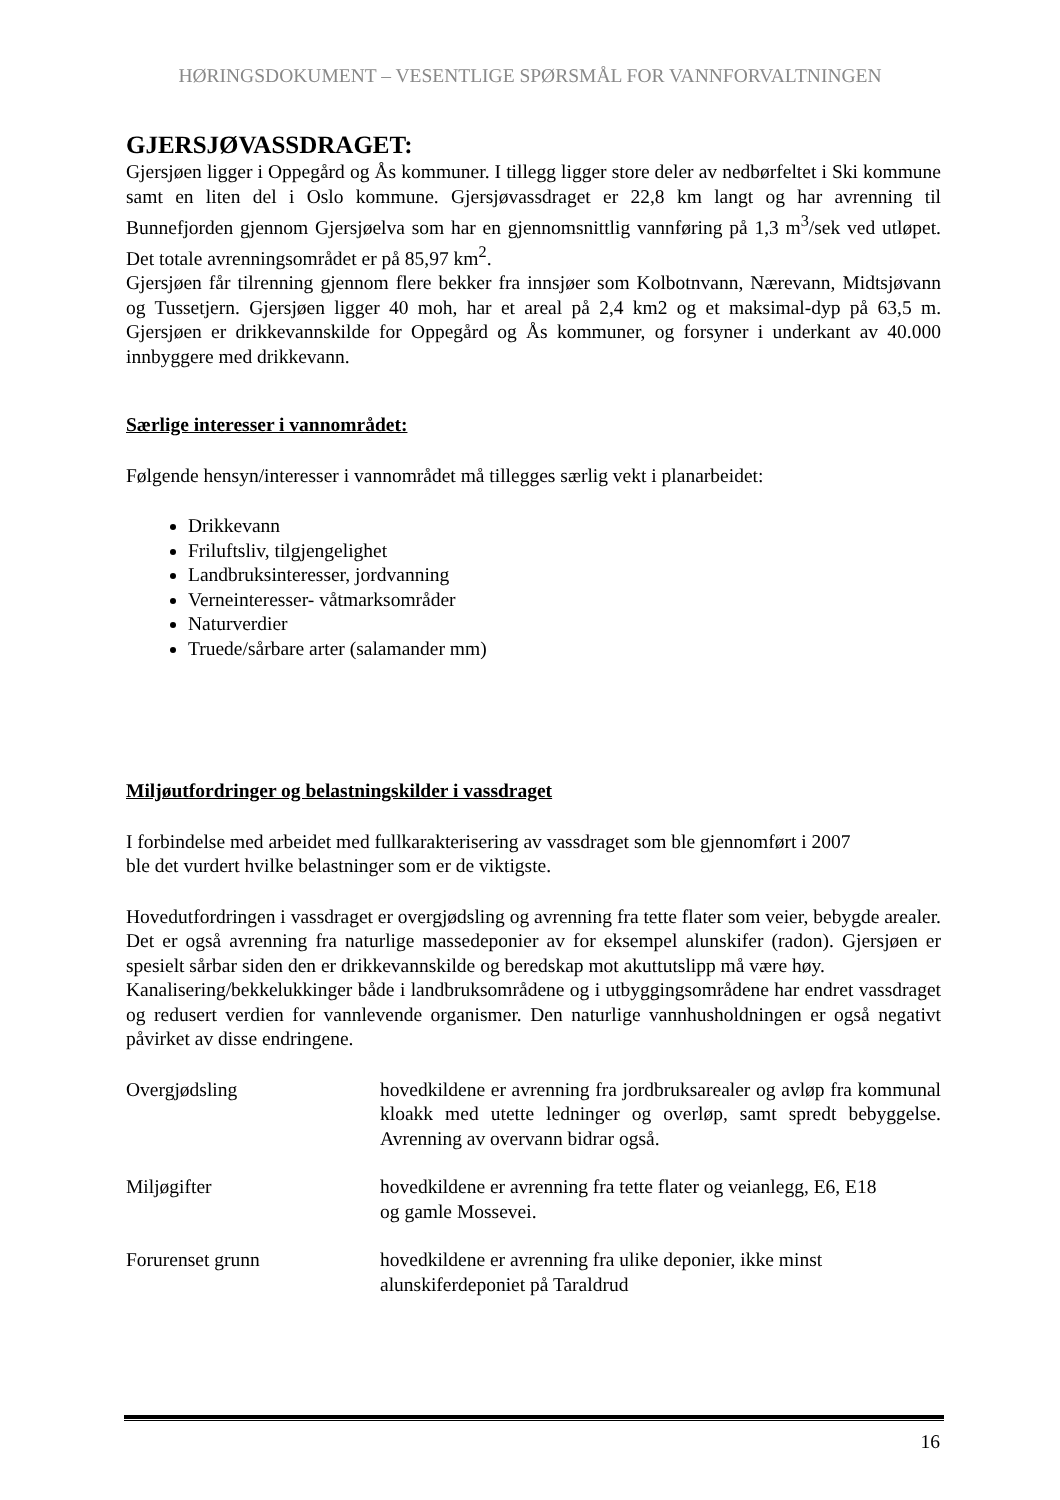HØRINGSDOKUMENT – VESENTLIGE SPØRSMÅL FOR VANNFORVALTNINGEN
GJERSJØVASSDRAGET:
Gjersjøen ligger i Oppegård og Ås kommuner. I tillegg ligger store deler av nedbørfeltet i Ski kommune samt en liten del i Oslo kommune. Gjersjøvassdraget er 22,8 km langt og har avrenning til Bunnefjorden gjennom Gjersjøelva som har en gjennomsnittlig vannføring på 1,3 m<sup>3</sup>/sek ved utløpet. Det totale avrenningsområdet er på 85,97 km<sup>2</sup>.
Gjersjøen får tilrenning gjennom flere bekker fra innsjøer som Kolbotnvann, Nærevann, Midtsjøvann og Tussetjern. Gjersjøen ligger 40 moh, har et areal på 2,4 km2 og et maksimal-dyp på 63,5 m. Gjersjøen er drikkevannskilde for Oppegård og Ås kommuner, og forsyner i underkant av 40.000 innbyggere med drikkevann.
Særlige interesser i vannområdet:
Følgende hensyn/interesser i vannområdet må tillegges særlig vekt i planarbeidet:
Drikkevann
Friluftsliv, tilgjengelighet
Landbruksinteresser, jordvanning
Verneinteresser- våtmarksområder
Naturverdier
Truede/sårbare arter (salamander mm)
Miljøutfordringer og belastningskilder i vassdraget
I forbindelse med arbeidet med fullkarakterisering av vassdraget som ble gjennomført i 2007
ble det vurdert hvilke belastninger som er de viktigste.
Hovedutfordringen i vassdraget er overgjødsling og avrenning fra tette flater som veier, bebygde arealer. Det er også avrenning fra naturlige massedeponier av for eksempel alunskifer (radon). Gjersjøen er spesielt sårbar siden den er drikkevannskilde og beredskap mot akuttutslipp må være høy.
Kanalisering/bekkelukkinger både i landbruksområdene og i utbyggingsområdene har endret vassdraget og redusert verdien for vannlevende organismer. Den naturlige vannhusholdningen er også negativt påvirket av disse endringene.
Overgjødsling hovedkildene er avrenning fra jordbruksarealer og avløp fra kommunal kloakk med utette ledninger og overløp, samt spredt bebyggelse. Avrenning av overvann bidrar også.
Miljøgifter hovedkildene er avrenning fra tette flater og veianlegg, E6, E18
og gamle Mossevei.
Forurenset grunn hovedkildene er avrenning fra ulike deponier, ikke minst
alunskiferdeponiet på Taraldrud
16